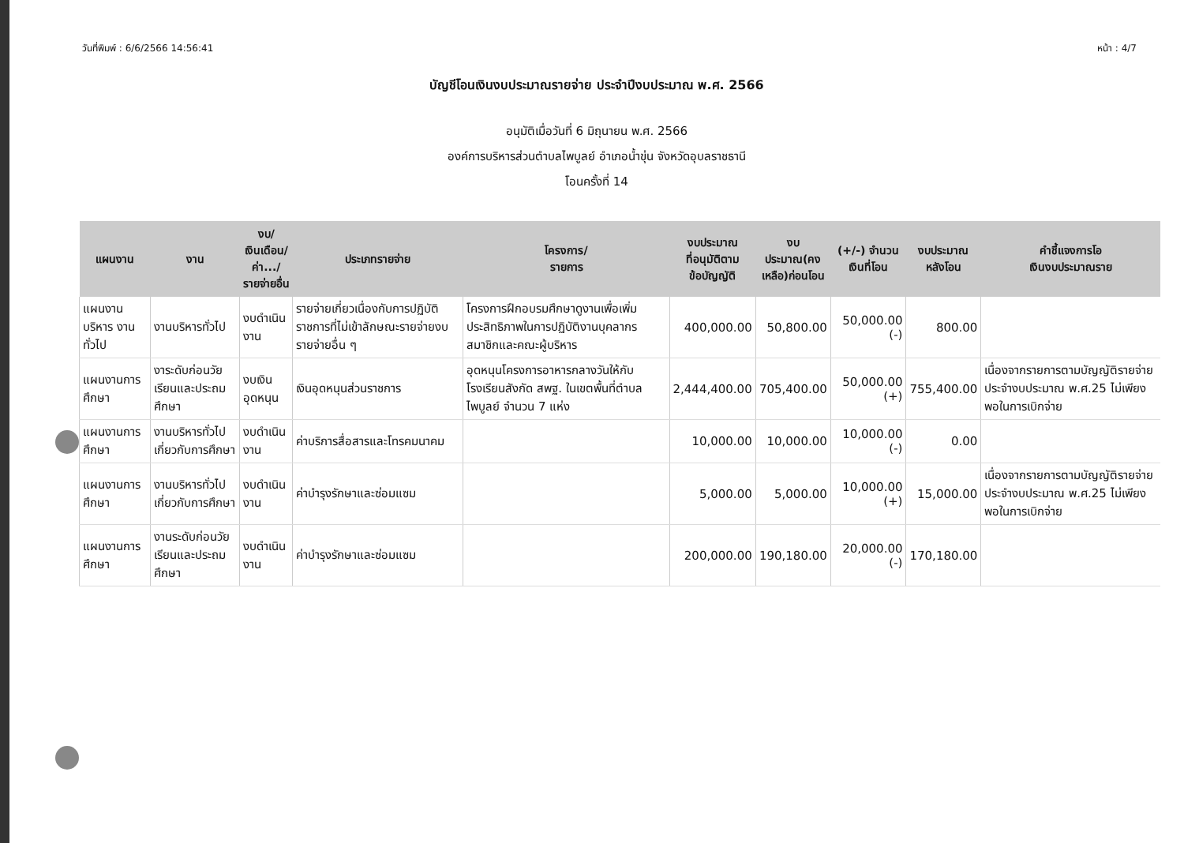วันที่พิมพ์ : 6/6/2566 14:56:41 หน้า : 4/7
บัญชีโอนเงินงบประมาณรายจ่าย ประจำปีงบประมาณ พ.ศ. 2566
อนุมัติเมื่อวันที่ 6 มิถุนายน พ.ศ. 2566
องค์การบริหารส่วนตำบลไพบูลย์ อำเภอน้ำขุ่น จังหวัดอุบลราชธานี
โอนครั้งที่ 14
| แผนงาน | งาน | งบ/ เงินเดือน/ ค่า.../ รายจ่ายอื่น | ประเภทรายจ่าย | โครงการ/ รายการ | งบประมาณ ที่อนุมัติตาม ข้อบัญญัติ | งบประมาณ(คง เหลือ)ก่อนโอน | (+/-) จำนวน เงินที่โอน | งบประมาณ หลังโอน | คำชี้แจงการโอ เงินงบประมาณราย |
| --- | --- | --- | --- | --- | --- | --- | --- | --- | --- |
| แผนงานบริหาร งานทั่วไป | งานบริหารทั่วไป | งบดำเนินงาน | รายจ่ายเกี่ยวเนื่องกับการปฏิบัติราชการที่ไม่เข้าลักษณะรายจ่ายงบรายจ่ายอื่น ๆ | โครงการฝึกอบรมศึกษาดูงานเพื่อเพิ่มประสิทธิภาพในการปฏิบัติงานบุคลากร สมาชิกและคณะผู้บริหาร | 400,000.00 | 50,800.00 | 50,000.00 (-) | 800.00 | |
| แผนงานการศึกษา | งาระดับก่อนวัยเรียนและประถมศึกษา | งบเงินอุดหนุน | เงินอุดหนุนส่วนราชการ | อุดหนุนโครงการอาหารกลางวันให้กับโรงเรียนสังกัด สพฐ. ในเขตพื้นที่ตำบลไพบูลย์ จำนวน 7 แห่ง | 2,444,400.00 | 705,400.00 | 50,000.00 (+) | 755,400.00 | เนื่องจากรายการตามบัญญัติรายจ่ายประจำงบประมาณ พ.ศ.25 ไม่เพียงพอในการเบิกจ่าย |
| แผนงานการศึกษา | งานบริหารทั่วไปเกี่ยวกับการศึกษา | งบดำเนินงาน | ค่าบริการสื่อสารและโทรคมนาคม | | 10,000.00 | 10,000.00 | 10,000.00 (-) | 0.00 | |
| แผนงานการศึกษา | งานบริหารทั่วไปเกี่ยวกับการศึกษา | งบดำเนินงาน | ค่าบำรุงรักษาและซ่อมแซม | | 5,000.00 | 5,000.00 | 10,000.00 (+) | 15,000.00 | เนื่องจากรายการตามบัญญัติรายจ่ายประจำงบประมาณ พ.ศ.25 ไม่เพียงพอในการเบิกจ่าย |
| แผนงานการศึกษา | งานระดับก่อนวัยเรียนและประถมศึกษา | งบดำเนินงาน | ค่าบำรุงรักษาและซ่อมแซม | | 200,000.00 | 190,180.00 | 20,000.00 (-) | 170,180.00 | |